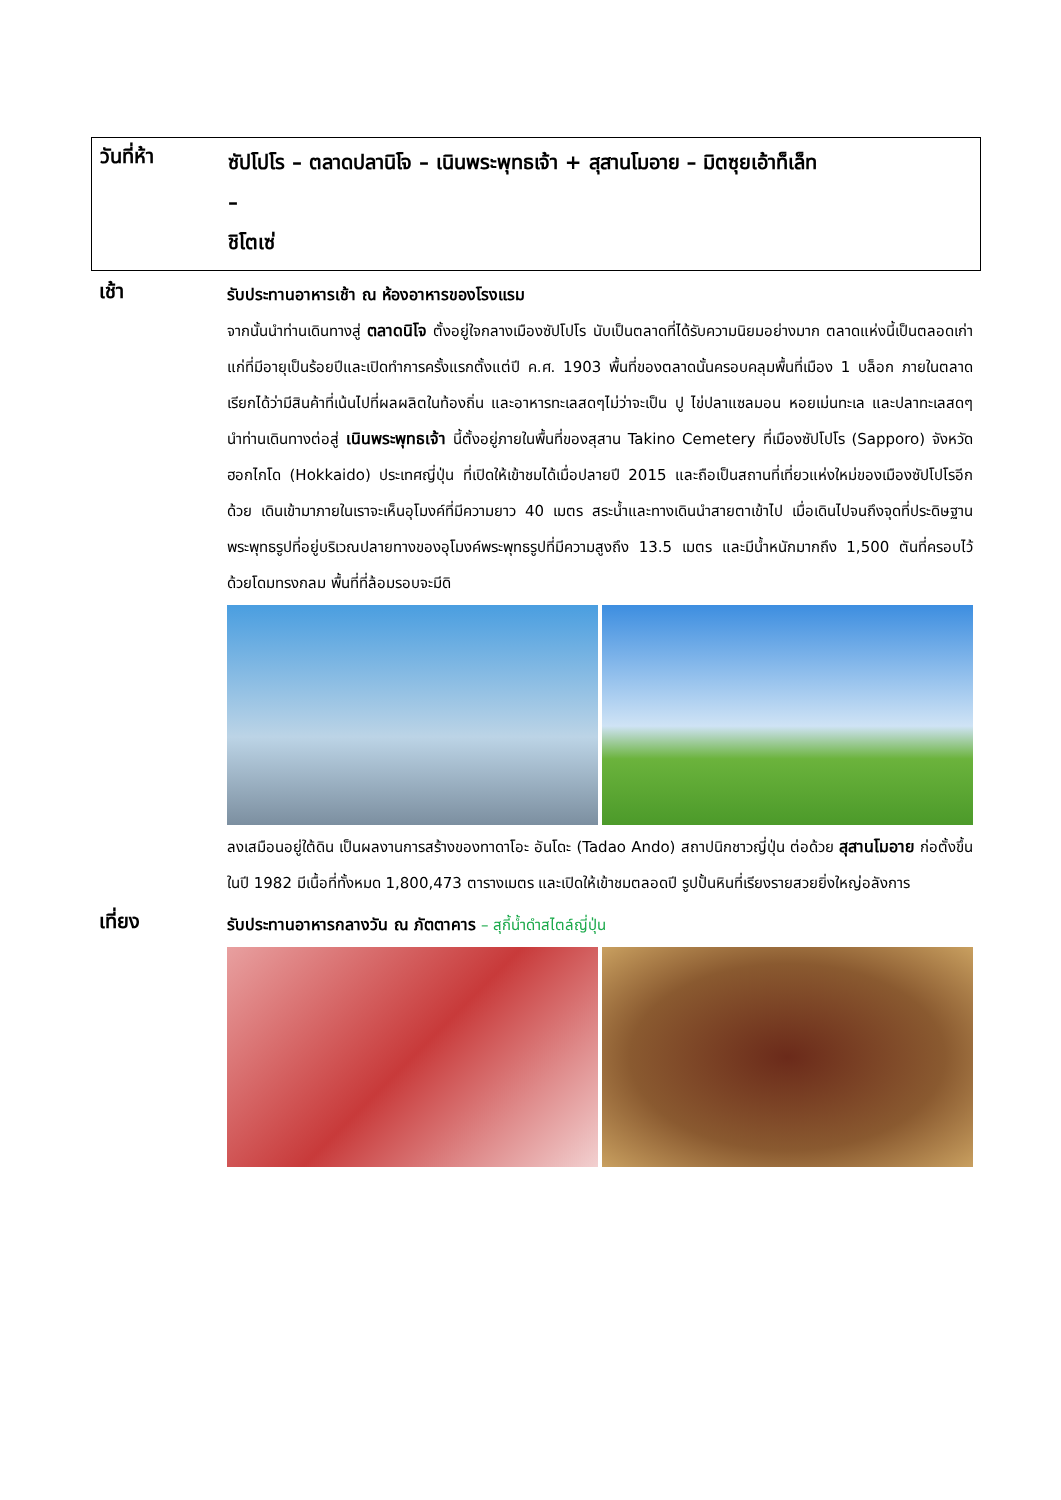วันที่ห้า
ซัปโปโร – ตลาดปลานิโจ – เนินพระพุทธเจ้า + สุสานโมอาย – มิตซุยเอ้าท็เล็ท
–
ชิโตเซ่
เช้า
รับประทานอาหารเช้า ณ ห้องอาหารของโรงแรม
จากนั้นนำท่านเดินทางสู่ ตลาดนิโจ ตั้งอยู่ใจกลางเมืองซัปโปโร นับเป็นตลาดที่ได้รับความนิยมอย่างมาก ตลาดแห่งนี้เป็นตลอดเก่าแก่ที่มีอายุเป็นร้อยปีและเปิดทำการครั้งแรกตั้งแต่ปี ค.ศ. 1903 พื้นที่ของตลาดนั้นครอบคลุมพื้นที่เมือง 1 บล็อก ภายในตลาดเรียกได้ว่ามีสินค้าที่เน้นไปที่ผลผลิตในท้องถิ่น และอาหารทะเลสดๆไม่ว่าจะเป็น ปู ไข่ปลาแซลมอน หอยเม่นทะเล และปลาทะเลสดๆ นำท่านเดินทางต่อสู่ เนินพระพุทธเจ้า นี้ตั้งอยู่ภายในพื้นที่ของสุสาน Takino Cemetery ที่เมืองซัปโปโร (Sapporo) จังหวัดฮอกไกโด (Hokkaido) ประเทศญี่ปุ่น ที่เปิดให้เข้าชมได้เมื่อปลายปี 2015 และถือเป็นสถานที่เที่ยวแห่งใหม่ของเมืองซัปโปโรอีกด้วย เดินเข้ามาภายในเราจะเห็นอุโมงค์ที่มีความยาว 40 เมตร สระน้ำและทางเดินนำสายตาเข้าไป เมื่อเดินไปจนถึงจุดที่ประดิษฐานพระพุทธรูปที่อยู่บริเวณปลายทางของอุโมงค์พระพุทธรูปที่มีความสูงถึง 13.5 เมตร และมีน้ำหนักมากถึง 1,500 ตันที่ครอบไว้ด้วยโดมทรงกลม พื้นที่ที่ล้อมรอบจะมีดิ
ลงเสมือนอยู่ใต้ดิน เป็นผลงานการสร้างของทาดาโอะ อันโดะ (Tadao Ando) สถาปนิกชาวญี่ปุ่น ต่อด้วย สุสานโมอาย ก่อตั้งขึ้นในปี 1982 มีเนื้อที่ทั้งหมด 1,800,473 ตารางเมตร และเปิดให้เข้าชมตลอดปี รูปปั้นหินที่เรียงรายสวยยิ่งใหญ่อลังการ
เที่ยง
รับประทานอาหารกลางวัน ณ ภัตตาคาร – สุกี้น้ำดำสไตล์ญี่ปุ่น